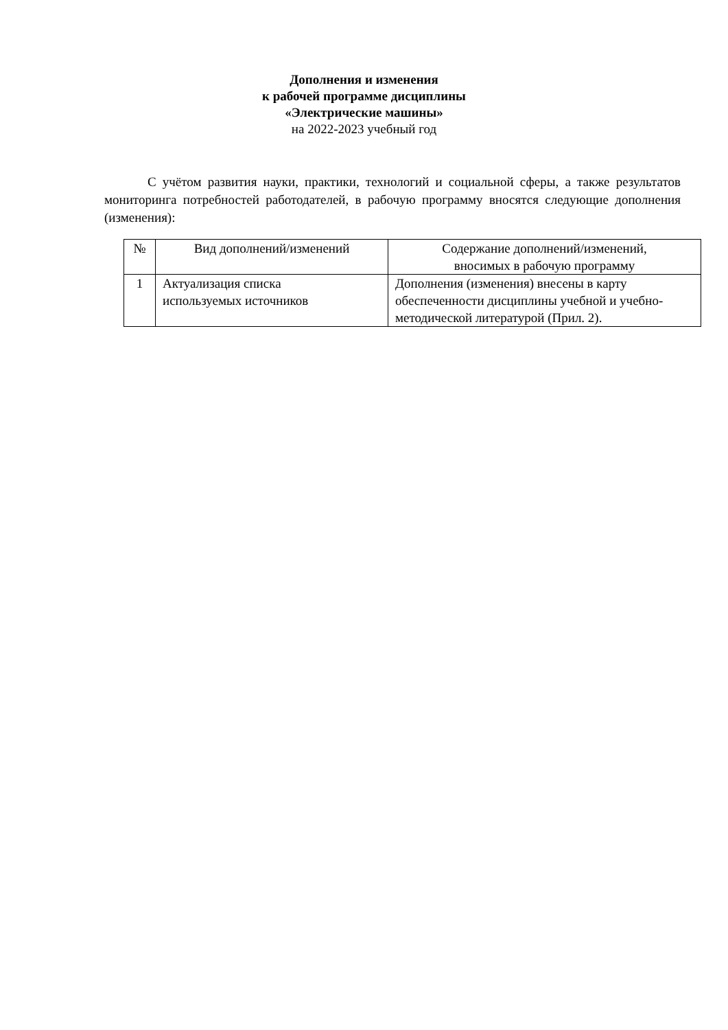Дополнения и изменения
к рабочей программе дисциплины
«Электрические машины»
на 2022-2023 учебный год
С учётом развития науки, практики, технологий и социальной сферы, а также результатов мониторинга потребностей работодателей, в рабочую программу вносятся следующие дополнения (изменения):
| № | Вид дополнений/изменений | Содержание дополнений/изменений, вносимых в рабочую программу |
| --- | --- | --- |
| 1 | Актуализация списка используемых источников | Дополнения (изменения) внесены в карту обеспеченности дисциплины учебной и учебно-методической литературой (Прил. 2). |